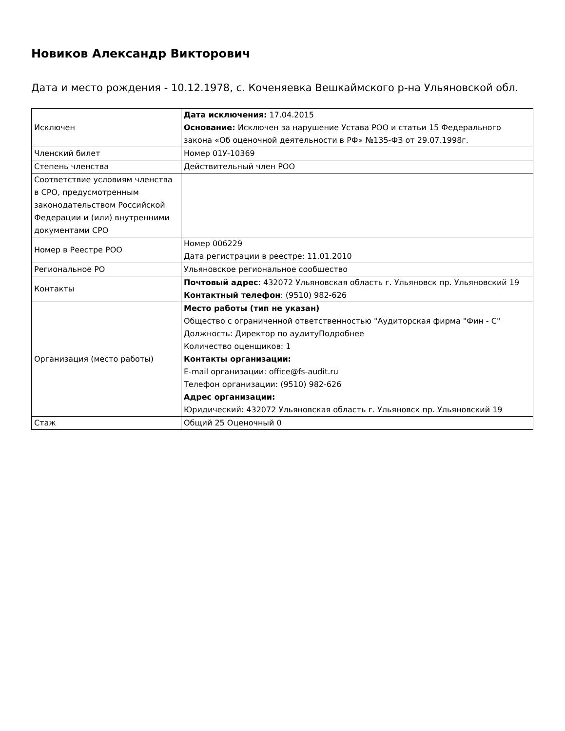Новиков Александр Викторович
Дата и место рождения - 10.12.1978, с. Коченяевка Вешкаймского р-на Ульяновской обл.
| Исключен | Дата исключения: 17.04.2015 Основание: Исключен за нарушение Устава РОО и статьи 15 Федерального закона «Об оценочной деятельности в РФ» №135-ФЗ от 29.07.1998г. |
| Членский билет | Номер 01У-10369 |
| Степень членства | Действительный член РОО |
| Соответствие условиям членства в СРО, предусмотренным законодательством Российской Федерации и (или) внутренними документами СРО | |
| Номер в Реестре РОО | Номер 006229 Дата регистрации в реестре: 11.01.2010 |
| Региональное РО | Ульяновское региональное сообщество |
| Контакты | Почтовый адрес : 432072 Ульяновская область г. Ульяновск пр. Ульяновский 19 Контактный телефон : (9510) 982-626 |
| Организация (место работы) | Место работы (тип не указан) Общество с ограниченной ответственностью "Аудиторская фирма "Фин - С" Должность: Директор по аудитуПодробнее Количество оценщиков: 1 Контакты организации: E-mail организации: office@fs-audit.ru Телефон организации: (9510) 982-626 Адрес организации: Юридический: 432072 Ульяновская область г. Ульяновск пр. Ульяновский 19 |
| Стаж | Общий 25 Оценочный 0 |